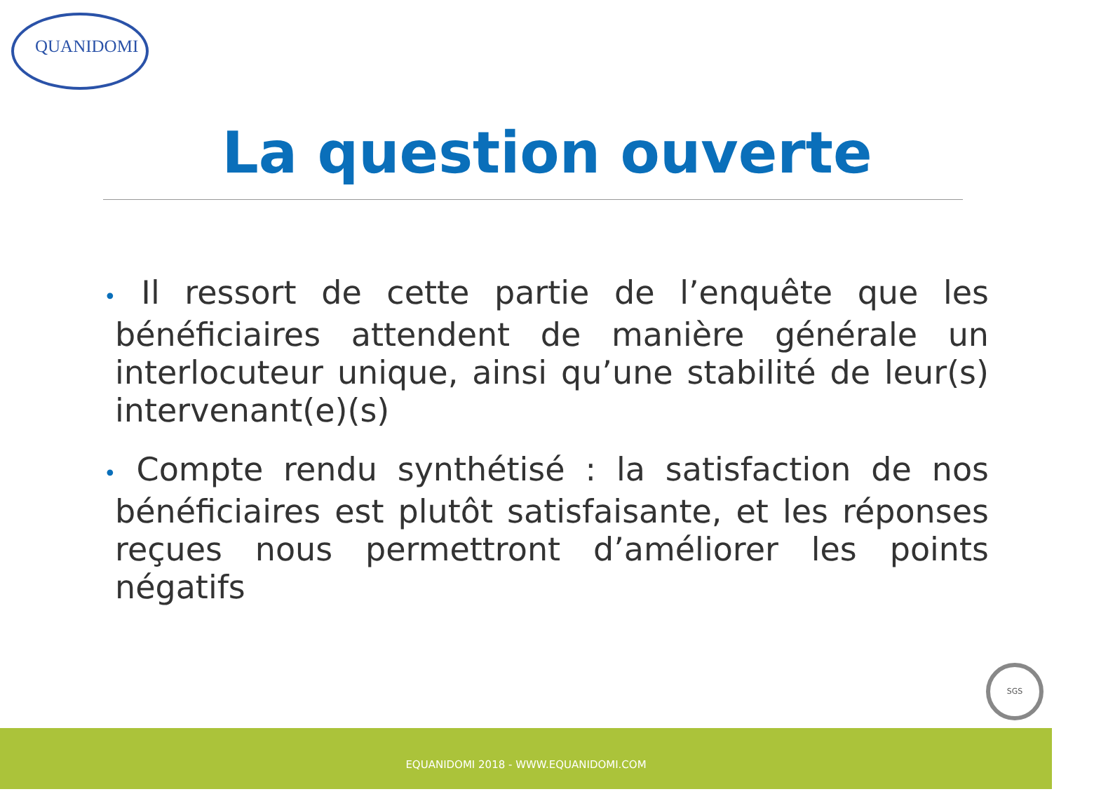QUANIDOMI
La question ouverte
• Il ressort de cette partie de l’enquête que les bénéficiaires attendent de manière générale un interlocuteur unique, ainsi qu’une stabilité de leur(s) intervenant(e)(s)
• Compte rendu synthétisé : la satisfaction de nos bénéficiaires est plutôt satisfaisante, et les réponses reçues nous permettront d’améliorer les points négatifs
SGS
EQUANIDOMI 2018 - WWW.EQUANIDOMI.COM